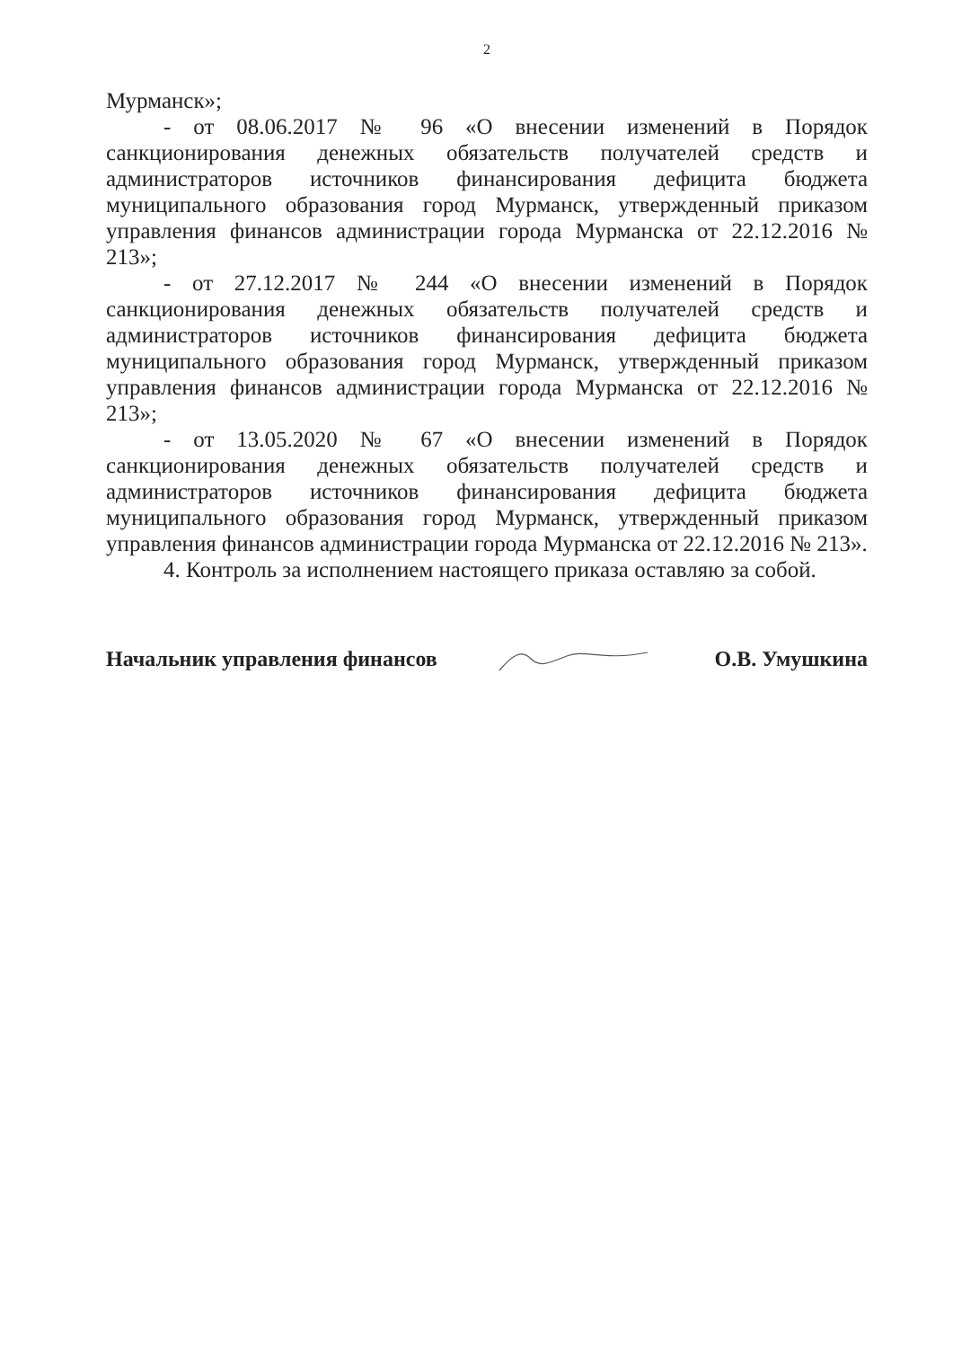2
Мурманск»;
- от 08.06.2017 № 96 «О внесении изменений в Порядок санкционирования денежных обязательств получателей средств и администраторов источников финансирования дефицита бюджета муниципального образования город Мурманск, утвержденный приказом управления финансов администрации города Мурманска от 22.12.2016 № 213»;
- от 27.12.2017 № 244 «О внесении изменений в Порядок санкционирования денежных обязательств получателей средств и администраторов источников финансирования дефицита бюджета муниципального образования город Мурманск, утвержденный приказом управления финансов администрации города Мурманска от 22.12.2016 № 213»;
- от 13.05.2020 № 67 «О внесении изменений в Порядок санкционирования денежных обязательств получателей средств и администраторов источников финансирования дефицита бюджета муниципального образования город Мурманск, утвержденный приказом управления финансов администрации города Мурманска от 22.12.2016 № 213».
4. Контроль за исполнением настоящего приказа оставляю за собой.
Начальник управления финансов О.В. Умушкина